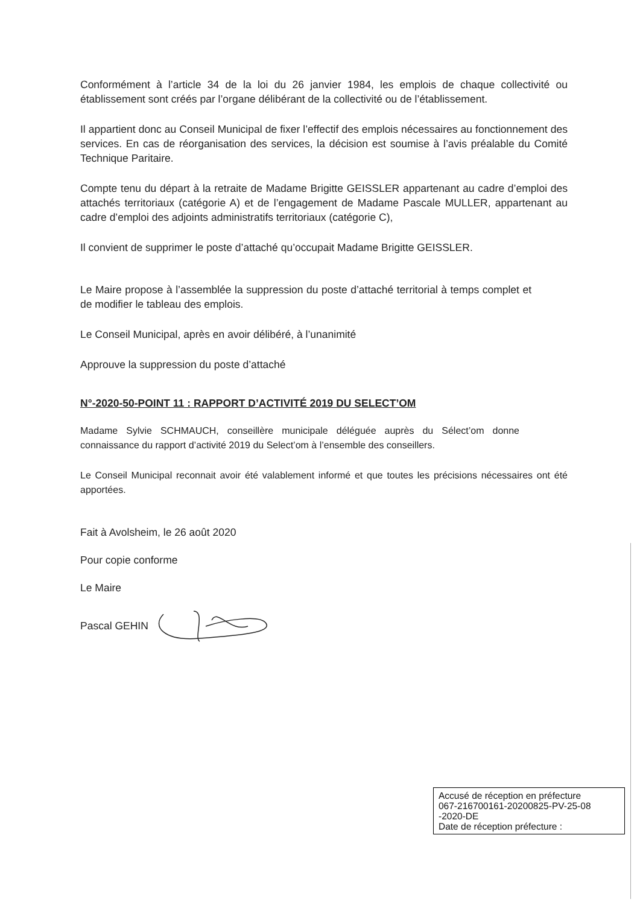Conformément à l’article 34 de la loi du 26 janvier 1984, les emplois de chaque collectivité ou établissement sont créés par l’organe délibérant de la collectivité ou de l’établissement.
Il appartient donc au Conseil Municipal de fixer l’effectif des emplois nécessaires au fonctionnement des services. En cas de réorganisation des services, la décision est soumise à l’avis préalable du Comité Technique Paritaire.
Compte tenu du départ à la retraite de Madame Brigitte GEISSLER appartenant au cadre d’emploi des attachés territoriaux (catégorie A) et de l’engagement de Madame Pascale MULLER, appartenant au cadre d’emploi des adjoints administratifs territoriaux (catégorie C),
Il convient de supprimer le poste d’attaché qu’occupait Madame Brigitte GEISSLER.
Le Maire propose à l’assemblée la suppression du poste d’attaché territorial à temps complet et de modifier le tableau des emplois.
Le Conseil Municipal, après en avoir délibéré, à l’unanimité
Approuve la suppression du poste d’attaché
N°-2020-50-POINT 11 : RAPPORT D’ACTIVITÉ 2019 DU SELECT’OM
Madame Sylvie SCHMAUCH, conseillère municipale déléguée auprès du Sélect’om donne connaissance du rapport d’activité 2019 du Select’om à l’ensemble des conseillers.
Le Conseil Municipal reconnait avoir été valablement informé et que toutes les précisions nécessaires ont été apportées.
Fait à Avolsheim, le 26 août 2020
Pour copie conforme
Le Maire
Pascal GEHIN
Accusé de réception en préfecture
067-216700161-20200825-PV-25-08
-2020-DE
Date de réception préfecture :